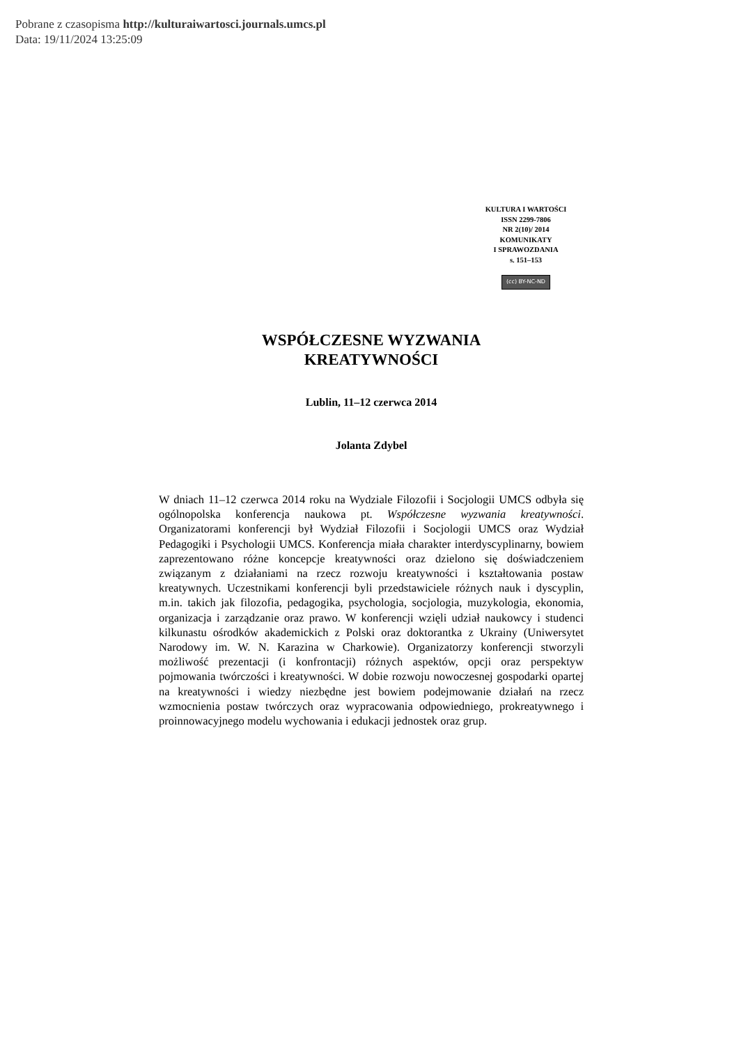Pobrane z czasopisma http://kulturaiwartosci.journals.umcs.pl
Data: 19/11/2024 13:25:09
KULTURA I WARTOŚCI
ISSN 2299-7806
NR 2(10)/ 2014
KOMUNIKATY
I SPRAWOZDANIA
s. 151–153
(cc) BY-NC-ND
WSPÓŁCZESNE WYZWANIA
KREATYWNOŚCI
Lublin, 11–12 czerwca 2014
Jolanta Zdybel
W dniach 11–12 czerwca 2014 roku na Wydziale Filozofii i Socjologii UMCS odbyła się ogólnopolska konferencja naukowa pt. Współczesne wyzwania kreatywności. Organizatorami konferencji był Wydział Filozofii i Socjologii UMCS oraz Wydział Pedagogiki i Psychologii UMCS. Konferencja miała charakter interdyscyplinarny, bowiem zaprezentowano różne koncepcje kreatywności oraz dzielono się doświadczeniem związanym z działaniami na rzecz rozwoju kreatywności i kształtowania postaw kreatywnych. Uczestnikami konferencji byli przedstawiciele różnych nauk i dyscyplin, m.in. takich jak filozofia, pedagogika, psychologia, socjologia, muzykologia, ekonomia, organizacja i zarządzanie oraz prawo. W konferencji wzięli udział naukowcy i studenci kilkunastu ośrodków akademickich z Polski oraz doktorantka z Ukrainy (Uniwersytet Narodowy im. W. N. Karazina w Charkowie). Organizatorzy konferencji stworzyli możliwość prezentacji (i konfrontacji) różnych aspektów, opcji oraz perspektyw pojmowania twórczości i kreatywności. W dobie rozwoju nowoczesnej gospodarki opartej na kreatywności i wiedzy niezbędne jest bowiem podejmowanie działań na rzecz wzmocnienia postaw twórczych oraz wypracowania odpowiedniego, prokreatywnego i proinnowacyjnego modelu wychowania i edukacji jednostek oraz grup.